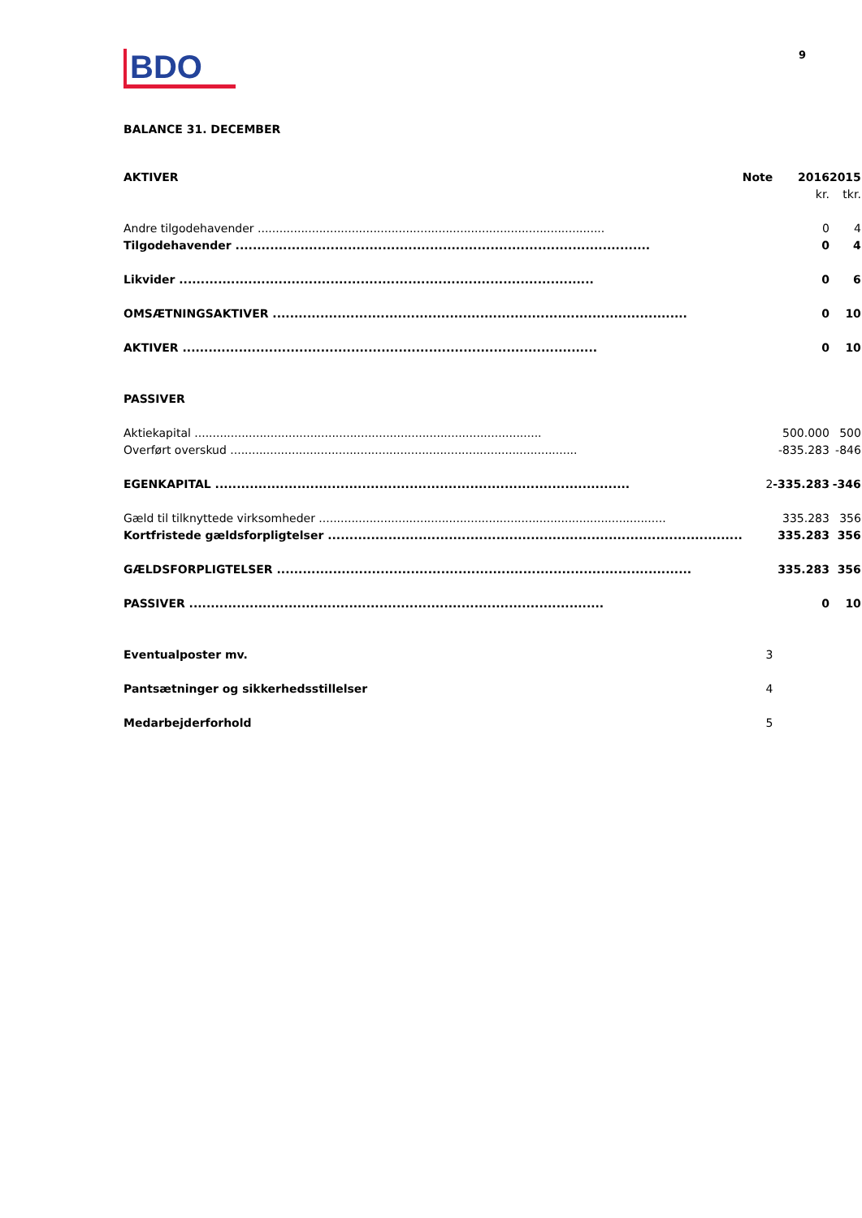BDO
9
BALANCE 31. DECEMBER
| AKTIVER | Note | 2016 | 2015 |
| --- | --- | --- | --- |
| | | kr. | tkr. |
| Andre tilgodehavender | | 0 | 4 |
| Tilgodehavender | | 0 | 4 |
| Likvider | | 0 | 6 |
| OMSÆTNINGSAKTIVER | | 0 | 10 |
| AKTIVER | | 0 | 10 |
| PASSIVER | | | |
| Aktiekapital | | 500.000 | 500 |
| Overført overskud | | -835.283 | -846 |
| EGENKAPITAL | 2 | -335.283 | -346 |
| Gæld til tilknyttede virksomheder | | 335.283 | 356 |
| Kortfristede gældsforpligtelser | | 335.283 | 356 |
| GÆLDSFORPLIGTELSER | | 335.283 | 356 |
| PASSIVER | | 0 | 10 |
| Eventualposter mv. | 3 | | |
| Pantsætninger og sikkerhedsstillelser | 4 | | |
| Medarbejderforhold | 5 | | |